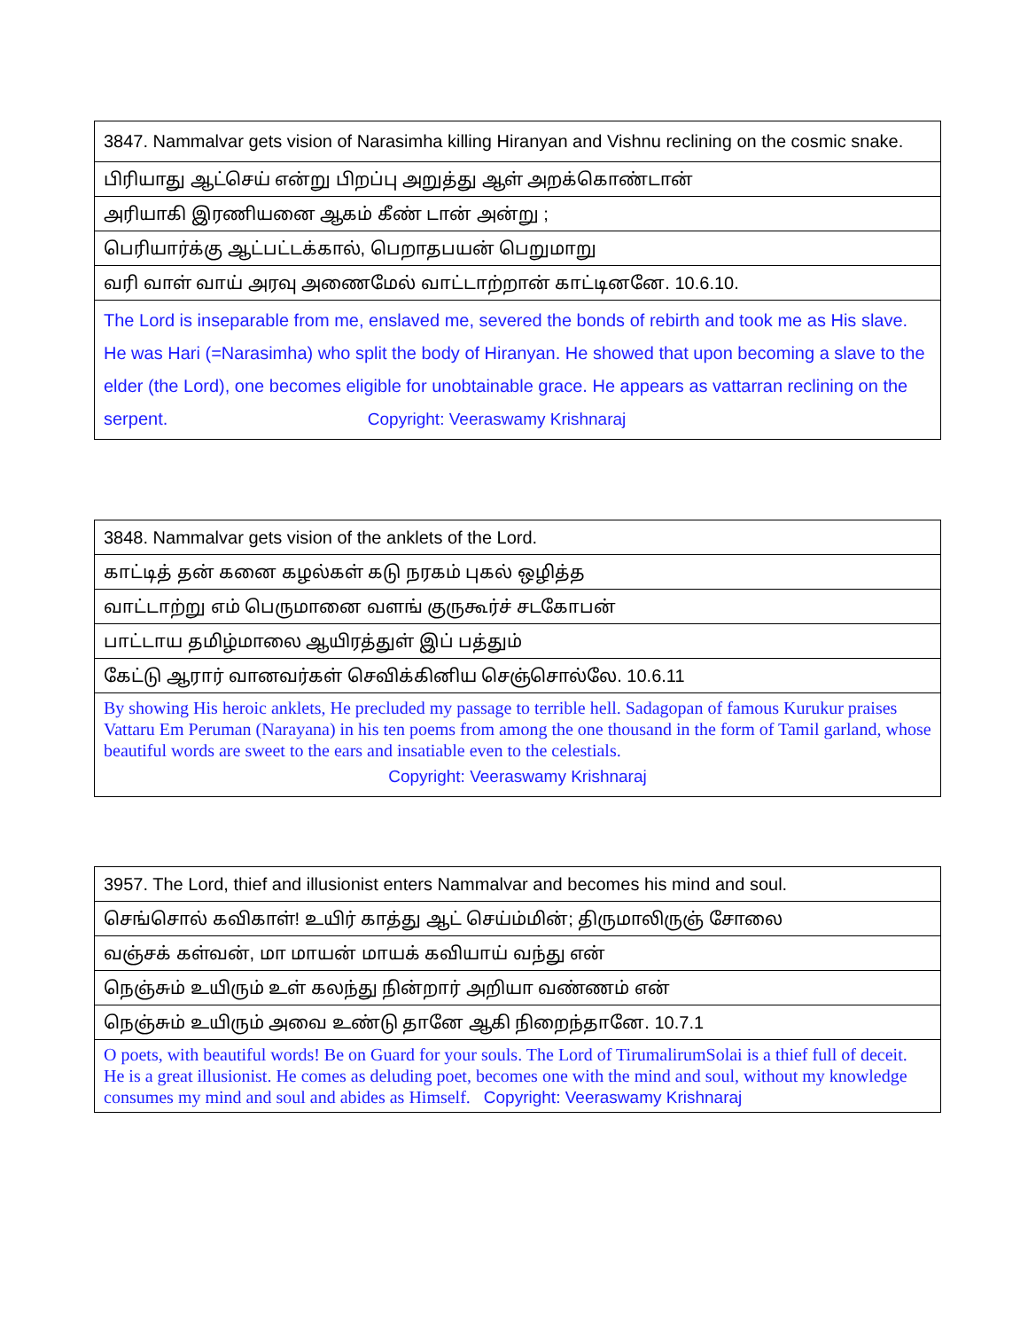| 3847. Nammalvar gets vision of Narasimha killing Hiranyan and Vishnu reclining on the cosmic snake. |
| பிரியாது ஆட்செய் என்று பிறப்பு அறுத்து ஆள் அறக்கொண்டான் |
| அரியாகி இரணியனை ஆகம் கீண் டான் அன்று ; |
| பெரியார்க்கு ஆட்பட்டக்கால், பெறாதபயன் பெறுமாறு |
| வரி வாள் வாய் அரவு அணைமேல் வாட்டாற்றான் காட்டினனே. 10.6.10. |
| The Lord is inseparable from me, enslaved me, severed the bonds of rebirth and took me as His slave. He was Hari (=Narasimha) who split the body of Hiranyan. He showed that upon becoming a slave to the elder (the Lord), one becomes eligible for unobtainable grace. He appears as vattarran reclining on the serpent. Copyright: Veeraswamy Krishnaraj |
| 3848. Nammalvar gets vision of the anklets of the Lord. |
| காட்டித் தன் கனை கழல்கள் கடு நரகம் புகல் ஒழித்த |
| வாட்டாற்று எம் பெருமானை வளங் குருகூர்ச் சடகோபன் |
| பாட்டாய தமிழ்மாலை ஆயிரத்துள் இப் பத்தும் |
| கேட்டு ஆரார் வானவர்கள் செவிக்கினிய செஞ்சொல்லே. 10.6.11 |
| By showing His heroic anklets, He precluded my passage to terrible hell. Sadagopan of famous Kurukur praises Vattaru Em Peruman (Narayana) in his ten poems from among the one thousand in the form of Tamil garland, whose beautiful words are sweet to the ears and insatiable even to the celestials. Copyright: Veeraswamy Krishnaraj |
| 3957. The Lord, thief and illusionist enters Nammalvar and becomes his mind and soul. |
| செங்சொல் கவிகாள்! உயிர் காத்து ஆட் செய்ம்மின்; திருமாலிருஞ் சோலை |
| வஞ்சக் கள்வன், மா மாயன் மாயக் கவியாய் வந்து என் |
| நெஞ்சும் உயிரும் உள் கலந்து நின்றார் அறியா வண்ணம் என் |
| நெஞ்சும் உயிரும் அவை உண்டு தானே ஆகி நிறைந்தானே. 10.7.1 |
| O poets, with beautiful words! Be on Guard for your souls. The Lord of TirumalirumSolai is a thief full of deceit. He is a great illusionist. He comes as deluding poet, becomes one with the mind and soul, without my knowledge consumes my mind and soul and abides as Himself. Copyright: Veeraswamy Krishnaraj |